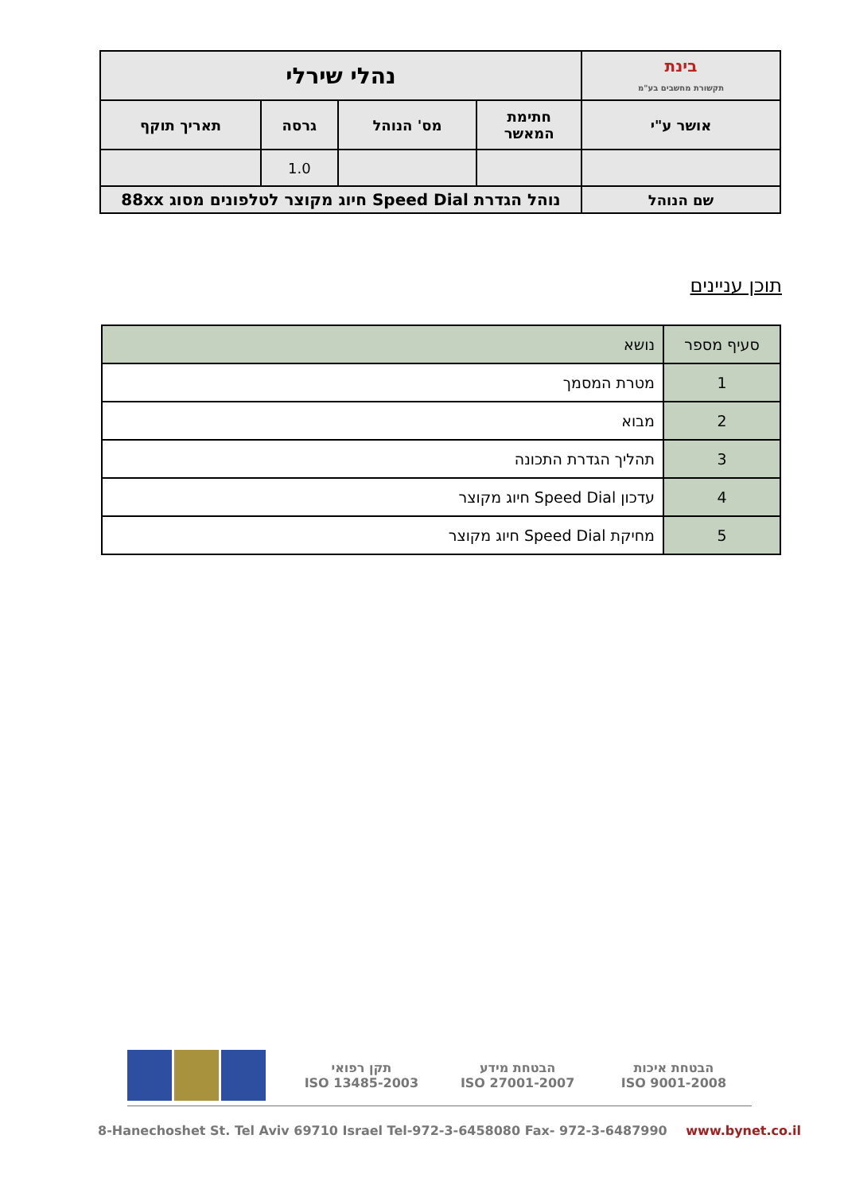| בינת תקשורת מחשבים בע"מ | נהלי שירלי | | | |
| אושר ע"י | חתימת המאשר | מס' הנוהל | גרסה | תאריך תוקף |
| | | | 1.0 | |
| שם הנוהל | נוהל הגדרת Speed Dial חיוג מקוצר לטלפונים מסוג 88xx | | | |
תוכן עניינים
| סעיף מספר | נושא |
| --- | --- |
| 1 | מטרת המסמך |
| 2 | מבוא |
| 3 | תהליך הגדרת התכונה |
| 4 | עדכון Speed Dial חיוג מקוצר |
| 5 | מחיקת Speed Dial חיוג מקוצר |
תקן רפואי
ISO 13485-2003
הבטחת מידע
ISO 27001-2007
הבטחת איכות
ISO 9001-2008
8-Hanechoshet St. Tel Aviv 69710 Israel Tel-972-3-6458080 Fax- 972-3-6487990 www.bynet.co.il